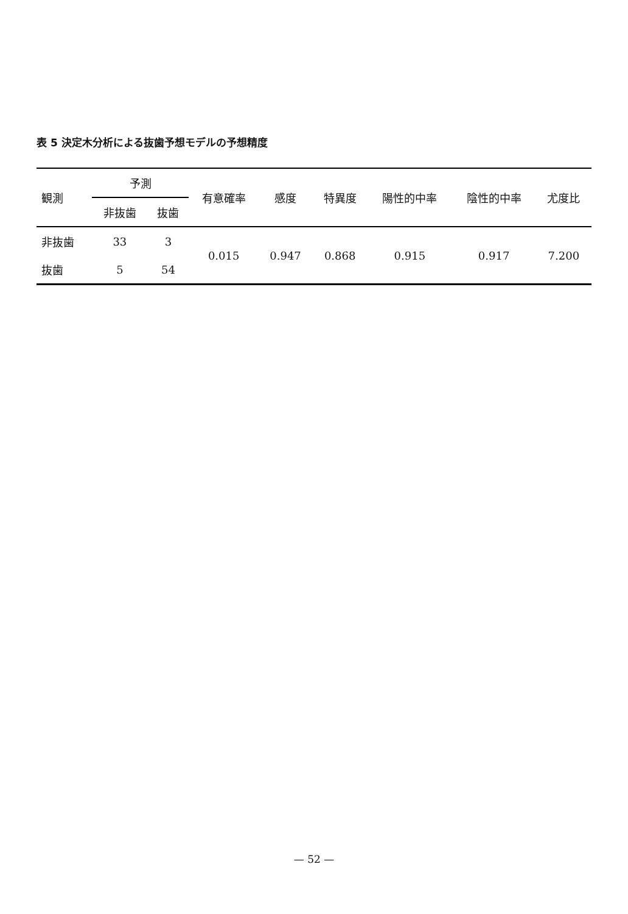表 5 決定木分析による抜歯予想モデルの予想精度
| 観測 | 予測 | | 有意確率 | 感度 | 特異度 | 陽性的中率 | 陰性的中率 | 尤度比 |
| --- | --- | --- | --- | --- | --- | --- | --- | --- |
| | 非抜歯 | 抜歯 | | | | | | |
| 非抜歯 | 33 | 3 | 0.015 | 0.947 | 0.868 | 0.915 | 0.917 | 7.200 |
| 抜歯 | 5 | 54 | | | | | | |
— 52 —